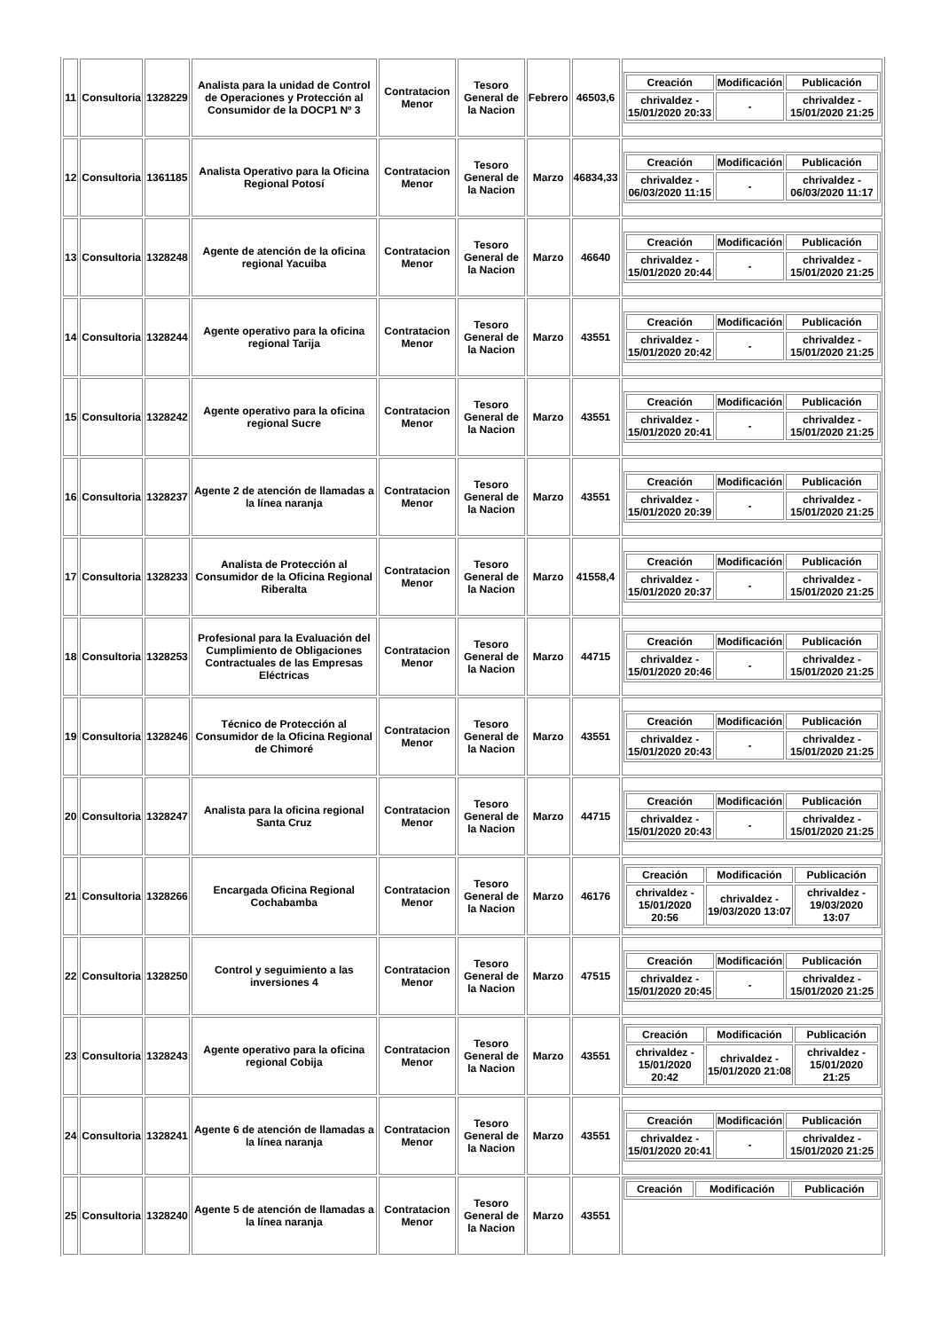| 11 | Consultoria | 1328229 | Analista para la unidad de Control de Operaciones y Protección al Consumidor de la DOCP1 Nº 3 | Contratacion Menor | Tesoro General de la Nacion | Febrero | 46503,6 | / Creación / Modificación / Publicación / / --- / --- / --- / / chrivaldez - 15/01/2020 20:33 / - / chrivaldez - 15/01/2020 21:25 / |
| 12 | Consultoria | 1361185 | Analista Operativo para la Oficina Regional Potosí | Contratacion Menor | Tesoro General de la Nacion | Marzo | 46834,33 | / Creación / Modificación / Publicación / / --- / --- / --- / / chrivaldez - 06/03/2020 11:15 / - / chrivaldez - 06/03/2020 11:17 / |
| 13 | Consultoria | 1328248 | Agente de atención de la oficina regional Yacuiba | Contratacion Menor | Tesoro General de la Nacion | Marzo | 46640 | / Creación / Modificación / Publicación / / --- / --- / --- / / chrivaldez - 15/01/2020 20:44 / - / chrivaldez - 15/01/2020 21:25 / |
| 14 | Consultoria | 1328244 | Agente operativo para la oficina regional Tarija | Contratacion Menor | Tesoro General de la Nacion | Marzo | 43551 | / Creación / Modificación / Publicación / / --- / --- / --- / / chrivaldez - 15/01/2020 20:42 / - / chrivaldez - 15/01/2020 21:25 / |
| 15 | Consultoria | 1328242 | Agente operativo para la oficina regional Sucre | Contratacion Menor | Tesoro General de la Nacion | Marzo | 43551 | / Creación / Modificación / Publicación / / --- / --- / --- / / chrivaldez - 15/01/2020 20:41 / - / chrivaldez - 15/01/2020 21:25 / |
| 16 | Consultoria | 1328237 | Agente 2 de atención de llamadas a la línea naranja | Contratacion Menor | Tesoro General de la Nacion | Marzo | 43551 | / Creación / Modificación / Publicación / / --- / --- / --- / / chrivaldez - 15/01/2020 20:39 / - / chrivaldez - 15/01/2020 21:25 / |
| 17 | Consultoria | 1328233 | Analista de Protección al Consumidor de la Oficina Regional Riberalta | Contratacion Menor | Tesoro General de la Nacion | Marzo | 41558,4 | / Creación / Modificación / Publicación / / --- / --- / --- / / chrivaldez - 15/01/2020 20:37 / - / chrivaldez - 15/01/2020 21:25 / |
| 18 | Consultoria | 1328253 | Profesional para la Evaluación del Cumplimiento de Obligaciones Contractuales de las Empresas Eléctricas | Contratacion Menor | Tesoro General de la Nacion | Marzo | 44715 | / Creación / Modificación / Publicación / / --- / --- / --- / / chrivaldez - 15/01/2020 20:46 / - / chrivaldez - 15/01/2020 21:25 / |
| 19 | Consultoria | 1328246 | Técnico de Protección al Consumidor de la Oficina Regional de Chimoré | Contratacion Menor | Tesoro General de la Nacion | Marzo | 43551 | / Creación / Modificación / Publicación / / --- / --- / --- / / chrivaldez - 15/01/2020 20:43 / - / chrivaldez - 15/01/2020 21:25 / |
| 20 | Consultoria | 1328247 | Analista para la oficina regional Santa Cruz | Contratacion Menor | Tesoro General de la Nacion | Marzo | 44715 | / Creación / Modificación / Publicación / / --- / --- / --- / / chrivaldez - 15/01/2020 20:43 / - / chrivaldez - 15/01/2020 21:25 / |
| 21 | Consultoria | 1328266 | Encargada Oficina Regional Cochabamba | Contratacion Menor | Tesoro General de la Nacion | Marzo | 46176 | / Creación / Modificación / Publicación / / --- / --- / --- / / chrivaldez - 15/01/2020 20:56 / chrivaldez - 19/03/2020 13:07 / chrivaldez - 19/03/2020 13:07 / |
| 22 | Consultoria | 1328250 | Control y seguimiento a las inversiones 4 | Contratacion Menor | Tesoro General de la Nacion | Marzo | 47515 | / Creación / Modificación / Publicación / / --- / --- / --- / / chrivaldez - 15/01/2020 20:45 / - / chrivaldez - 15/01/2020 21:25 / |
| 23 | Consultoria | 1328243 | Agente operativo para la oficina regional Cobija | Contratacion Menor | Tesoro General de la Nacion | Marzo | 43551 | / Creación / Modificación / Publicación / / --- / --- / --- / / chrivaldez - 15/01/2020 20:42 / chrivaldez - 15/01/2020 21:08 / chrivaldez - 15/01/2020 21:25 / |
| 24 | Consultoria | 1328241 | Agente 6 de atención de llamadas a la línea naranja | Contratacion Menor | Tesoro General de la Nacion | Marzo | 43551 | / Creación / Modificación / Publicación / / --- / --- / --- / / chrivaldez - 15/01/2020 20:41 / - / chrivaldez - 15/01/2020 21:25 / |
| 25 | Consultoria | 1328240 | Agente 5 de atención de llamadas a la línea naranja | Contratacion Menor | Tesoro General de la Nacion | Marzo | 43551 | / Creación / Modificación / Publicación / / --- / --- / --- / |